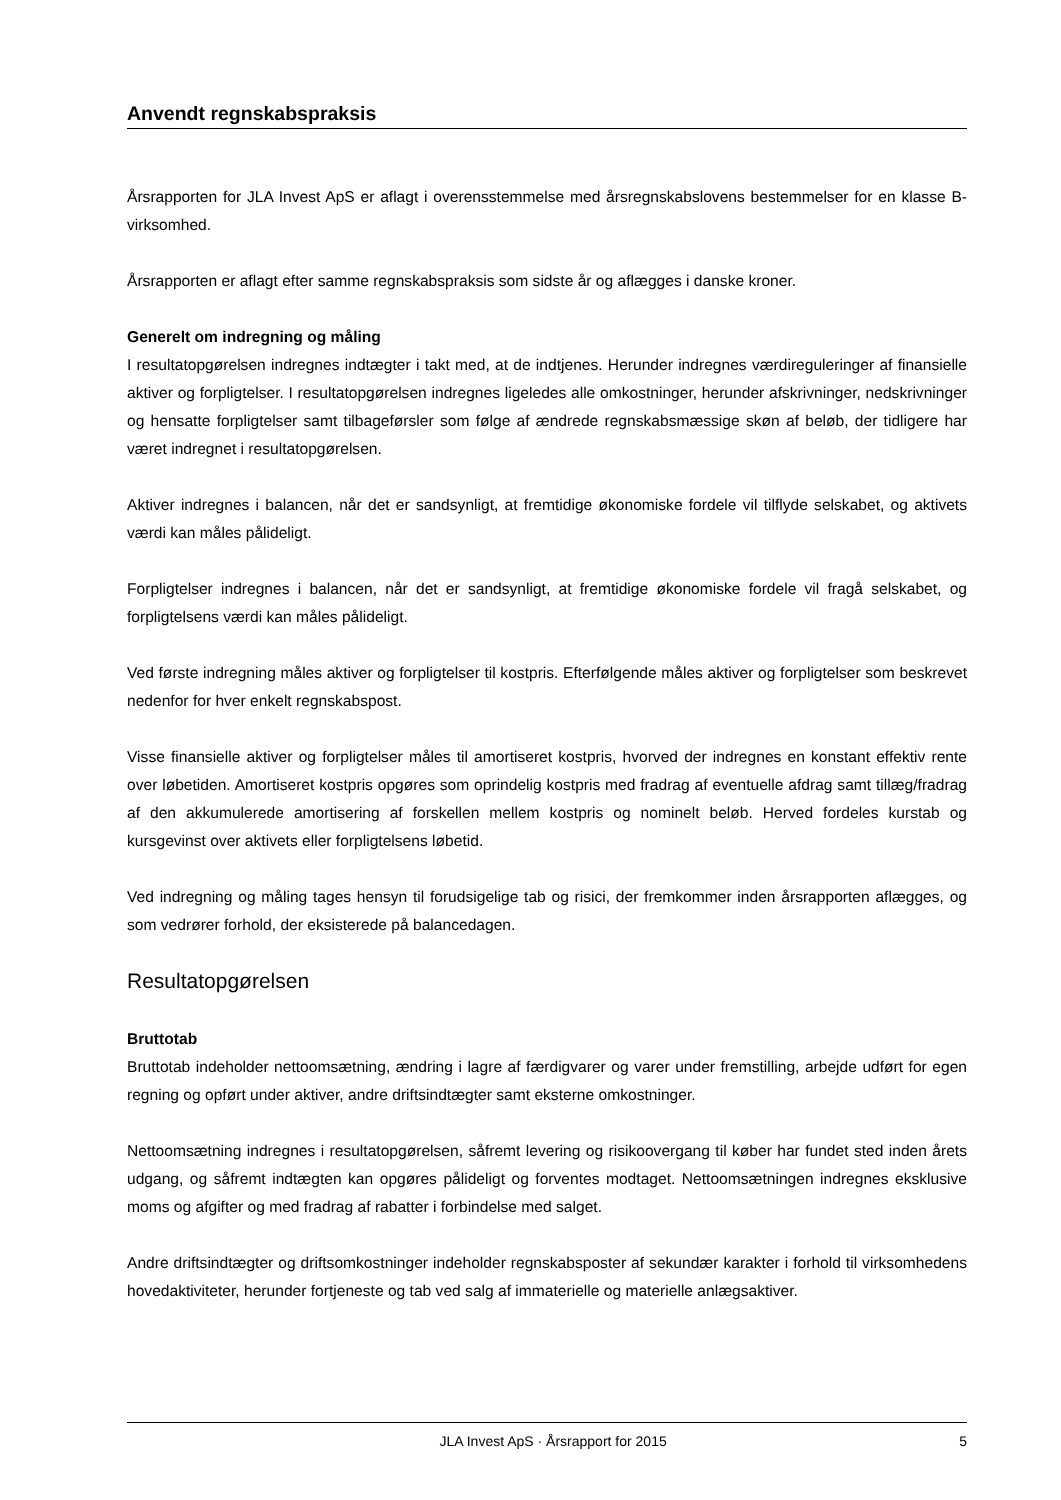Anvendt regnskabspraksis
Årsrapporten for JLA Invest ApS er aflagt i overensstemmelse med årsregnskabslovens bestemmelser for en klasse B-virksomhed.
Årsrapporten er aflagt efter samme regnskabspraksis som sidste år og aflægges i danske kroner.
Generelt om indregning og måling
I resultatopgørelsen indregnes indtægter i takt med, at de indtjenes. Herunder indregnes værdireguleringer af finansielle aktiver og forpligtelser. I resultatopgørelsen indregnes ligeledes alle omkostninger, herunder afskrivninger, nedskrivninger og hensatte forpligtelser samt tilbageførsler som følge af ændrede regnskabsmæssige skøn af beløb, der tidligere har været indregnet i resultatopgørelsen.
Aktiver indregnes i balancen, når det er sandsynligt, at fremtidige økonomiske fordele vil tilflyde selskabet, og aktivets værdi kan måles pålideligt.
Forpligtelser indregnes i balancen, når det er sandsynligt, at fremtidige økonomiske fordele vil fragå selskabet, og forpligtelsens værdi kan måles pålideligt.
Ved første indregning måles aktiver og forpligtelser til kostpris. Efterfølgende måles aktiver og forpligtelser som beskrevet nedenfor for hver enkelt regnskabspost.
Visse finansielle aktiver og forpligtelser måles til amortiseret kostpris, hvorved der indregnes en konstant effektiv rente over løbetiden. Amortiseret kostpris opgøres som oprindelig kostpris med fradrag af eventuelle afdrag samt tillæg/fradrag af den akkumulerede amortisering af forskellen mellem kostpris og nominelt beløb. Herved fordeles kurstab og kursgevinst over aktivets eller forpligtelsens løbetid.
Ved indregning og måling tages hensyn til forudsigelige tab og risici, der fremkommer inden årsrapporten aflægges, og som vedrører forhold, der eksisterede på balancedagen.
Resultatopgørelsen
Bruttotab
Bruttotab indeholder nettoomsætning, ændring i lagre af færdigvarer og varer under fremstilling, arbejde udført for egen regning og opført under aktiver, andre driftsindtægter samt eksterne omkostninger.
Nettoomsætning indregnes i resultatopgørelsen, såfremt levering og risikoovergang til køber har fundet sted inden årets udgang, og såfremt indtægten kan opgøres pålideligt og forventes modtaget. Nettoomsætningen indregnes eksklusive moms og afgifter og med fradrag af rabatter i forbindelse med salget.
Andre driftsindtægter og driftsomkostninger indeholder regnskabsposter af sekundær karakter i forhold til virksomhedens hovedaktiviteter, herunder fortjeneste og tab ved salg af immaterielle og materielle anlægsaktiver.
JLA Invest ApS · Årsrapport for 2015 5